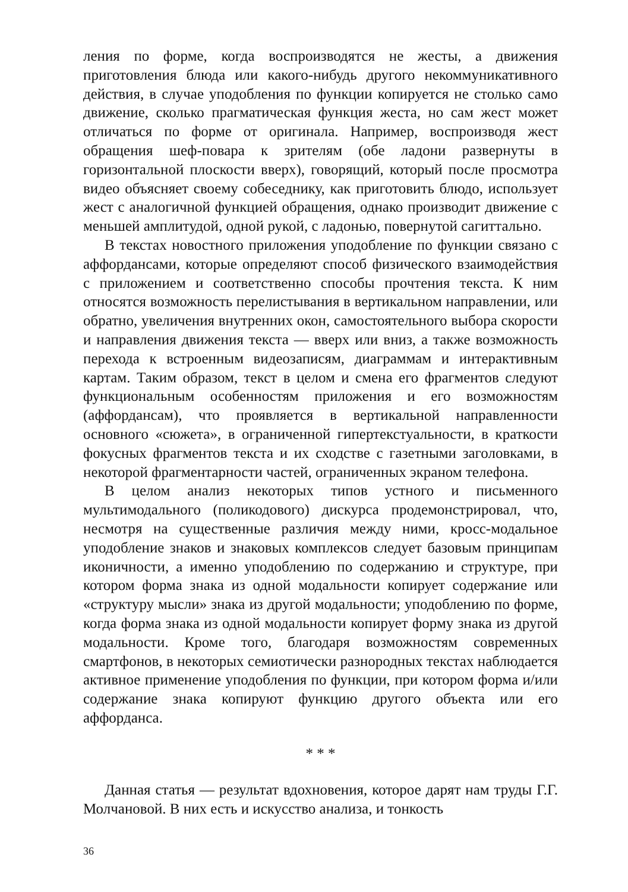ления по форме, когда воспроизводятся не жесты, а движения приготовления блюда или какого-нибудь другого некоммуникативного действия, в случае уподобления по функции копируется не столько само движение, сколько прагматическая функция жеста, но сам жест может отличаться по форме от оригинала. Например, воспроизводя жест обращения шеф-повара к зрителям (обе ладони развернуты в горизонтальной плоскости вверх), говорящий, который после просмотра видео объясняет своему собеседнику, как приготовить блюдо, использует жест с аналогичной функцией обращения, однако производит движение с меньшей амплитудой, одной рукой, с ладонью, повернутой сагиттально.
В текстах новостного приложения уподобление по функции связано с аффордансами, которые определяют способ физического взаимодействия с приложением и соответственно способы прочтения текста. К ним относятся возможность перелистывания в вертикальном направлении, или обратно, увеличения внутренних окон, самостоятельного выбора скорости и направления движения текста — вверх или вниз, а также возможность перехода к встроенным видеозаписям, диаграммам и интерактивным картам. Таким образом, текст в целом и смена его фрагментов следуют функциональным особенностям приложения и его возможностям (аффордансам), что проявляется в вертикальной направленности основного «сюжета», в ограниченной гипертекстуальности, в краткости фокусных фрагментов текста и их сходстве с газетными заголовками, в некоторой фрагментарности частей, ограниченных экраном телефона.
В целом анализ некоторых типов устного и письменного мультимодального (поликодового) дискурса продемонстрировал, что, несмотря на существенные различия между ними, кросс-модальное уподобление знаков и знаковых комплексов следует базовым принципам иконичности, а именно уподоблению по содержанию и структуре, при котором форма знака из одной модальности копирует содержание или «структуру мысли» знака из другой модальности; уподоблению по форме, когда форма знака из одной модальности копирует форму знака из другой модальности. Кроме того, благодаря возможностям современных смартфонов, в некоторых семиотически разнородных текстах наблюдается активное применение уподобления по функции, при котором форма и/или содержание знака копируют функцию другого объекта или его аффорданса.
* * *
Данная статья — результат вдохновения, которое дарят нам труды Г.Г. Молчановой. В них есть и искусство анализа, и тонкость
36